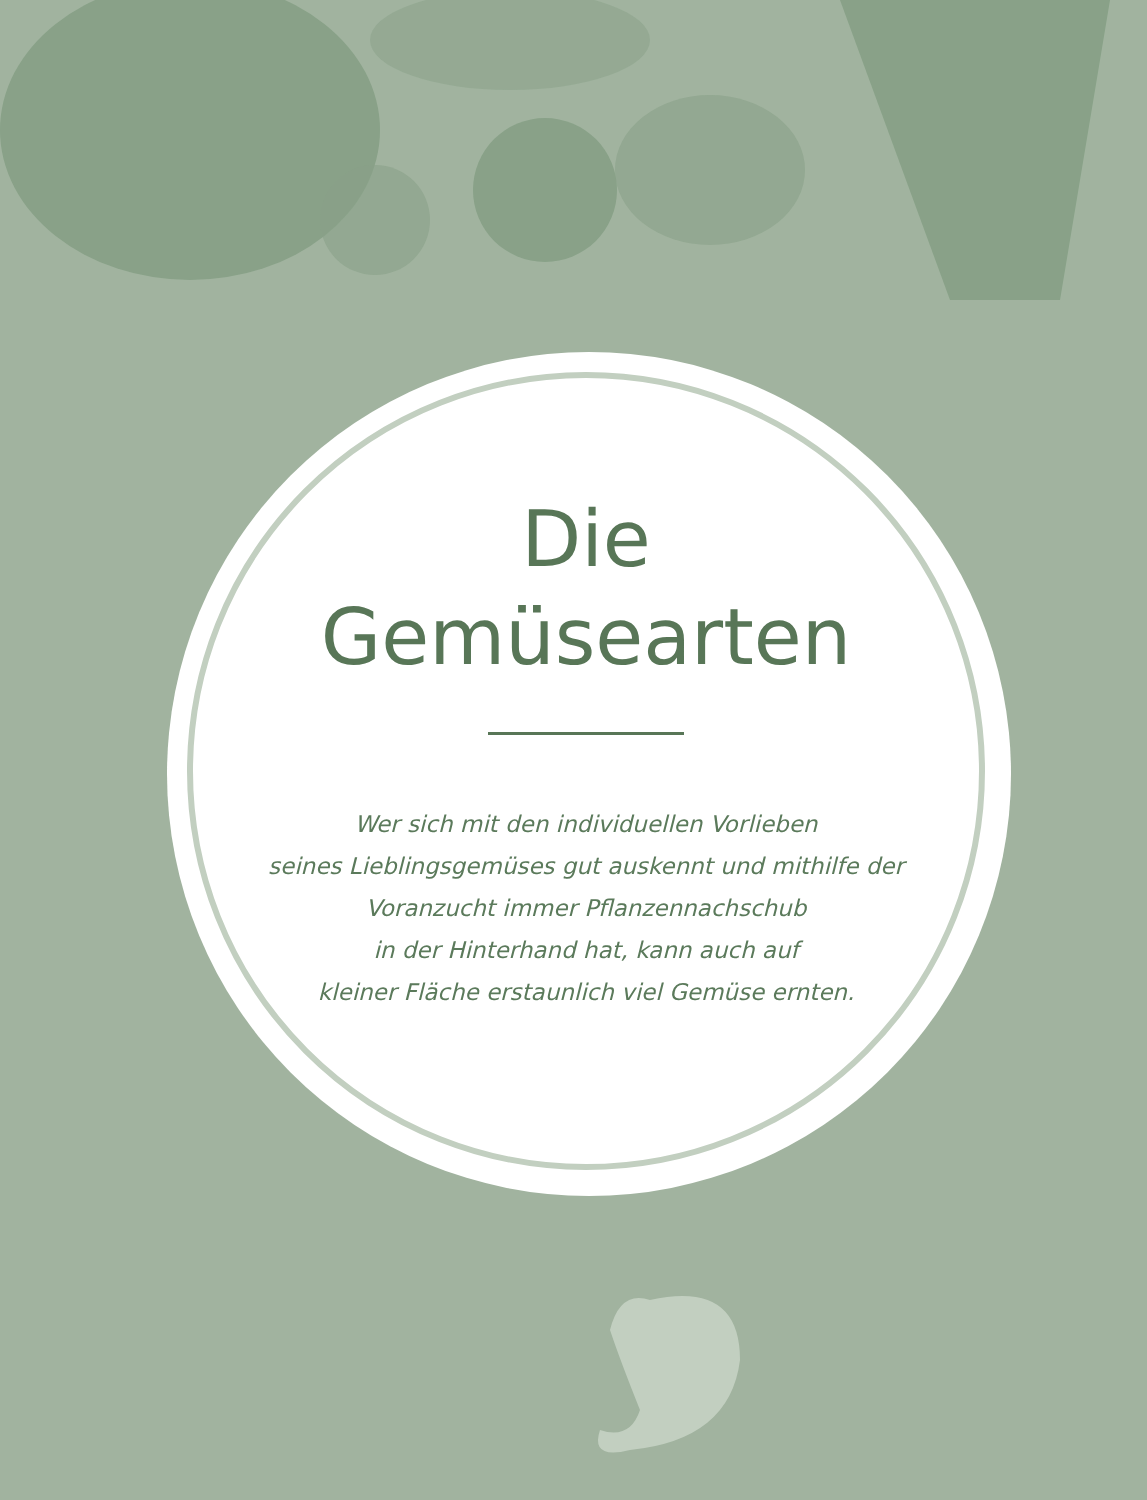Die
Gemüsearten
Wer sich mit den individuellen Vorlieben
seines Lieblingsgemüses gut auskennt und mithilfe der
Voranzucht immer Pflanzennachschub
in der Hinterhand hat, kann auch auf
kleiner Fläche erstaunlich viel Gemüse ernten.